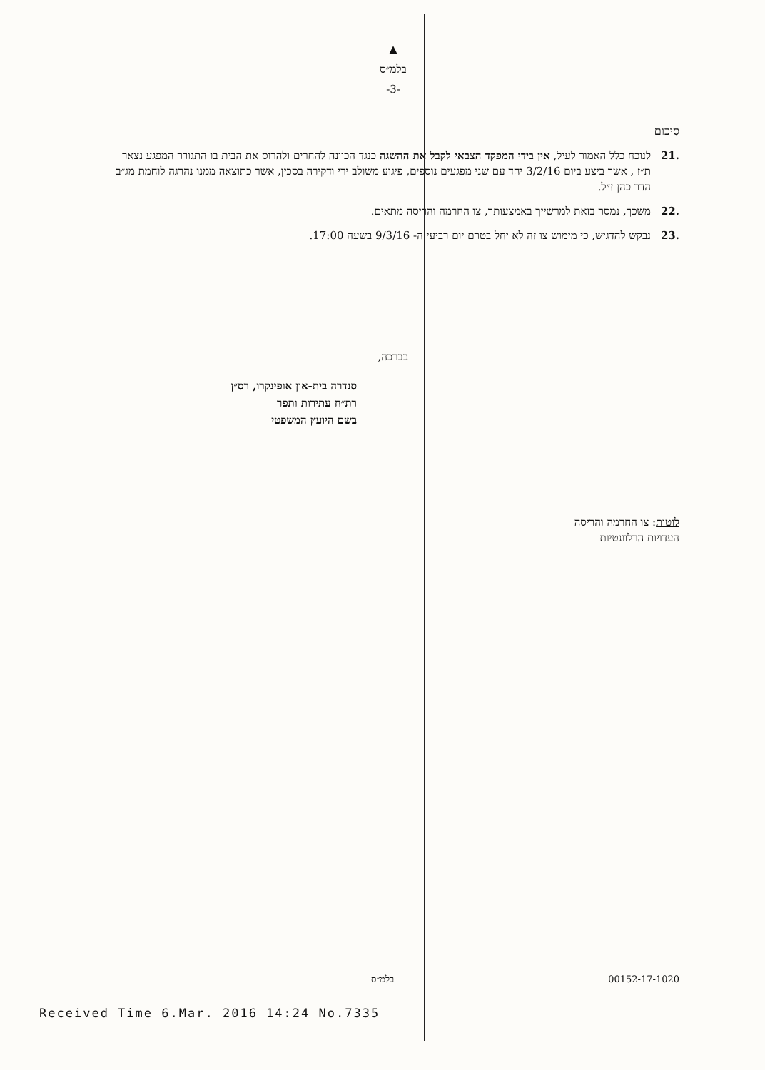▲
בלמ״ס
-3-
סיכום
.21 לנוכח כלל האמור לעיל, אין בידי המפקד הצבאי לקבל את ההשגה כנגד הכוונה להחרים ולהרוס את הבית בו התגורר המפגע נצאר ת״ז , אשר ביצע ביום 3/2/16 יחד עם שני מפגעים נוספים, פיגוע משולב ירי ודקירה בסכין, אשר כתוצאה ממנו נהרגה לוחמת מג״ב הדר כהן ז״ל.
.22 משכך, נמסר בזאת למרשייך באמצעותך, צו החרמה והריסה מתאים.
.23 נבקש להדגיש, כי מימוש צו זה לא יחל בטרם יום רביעי ה- 9/3/16 בשעה 17:00.
בברכה,
סנדרה בית-און אופינקרו, רס״ן
רת״ח עתירות ותפר
בשם היועץ המשפטי
לוטות: צו החרמה והריסה
העדויות הרלוונטיות
בלמ״ס 00152-17-1020
Received Time 6.Mar. 2016 14:24 No.7335